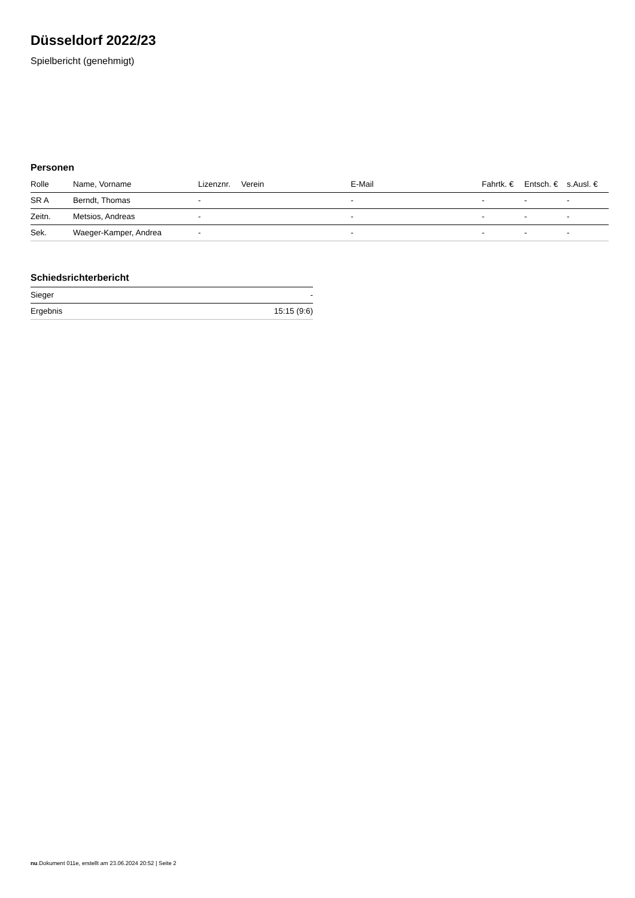Düsseldorf 2022/23
Spielbericht (genehmigt)
Personen
| Rolle | Name, Vorname | Lizenznr. | Verein | E-Mail | Fahrtk. € | Entsch. € | s.Ausl. € |
| --- | --- | --- | --- | --- | --- | --- | --- |
| SR A | Berndt, Thomas | - | | - | - | - | - |
| Zeitn. | Metsios, Andreas | - | | - | - | - | - |
| Sek. | Waeger-Kamper, Andrea | - | | - | - | - | - |
Schiedsrichterbericht
| Sieger | - |
| Ergebnis | 15:15 (9:6) |
nu.Dokument 011e, erstellt am 23.06.2024 20:52 | Seite 2